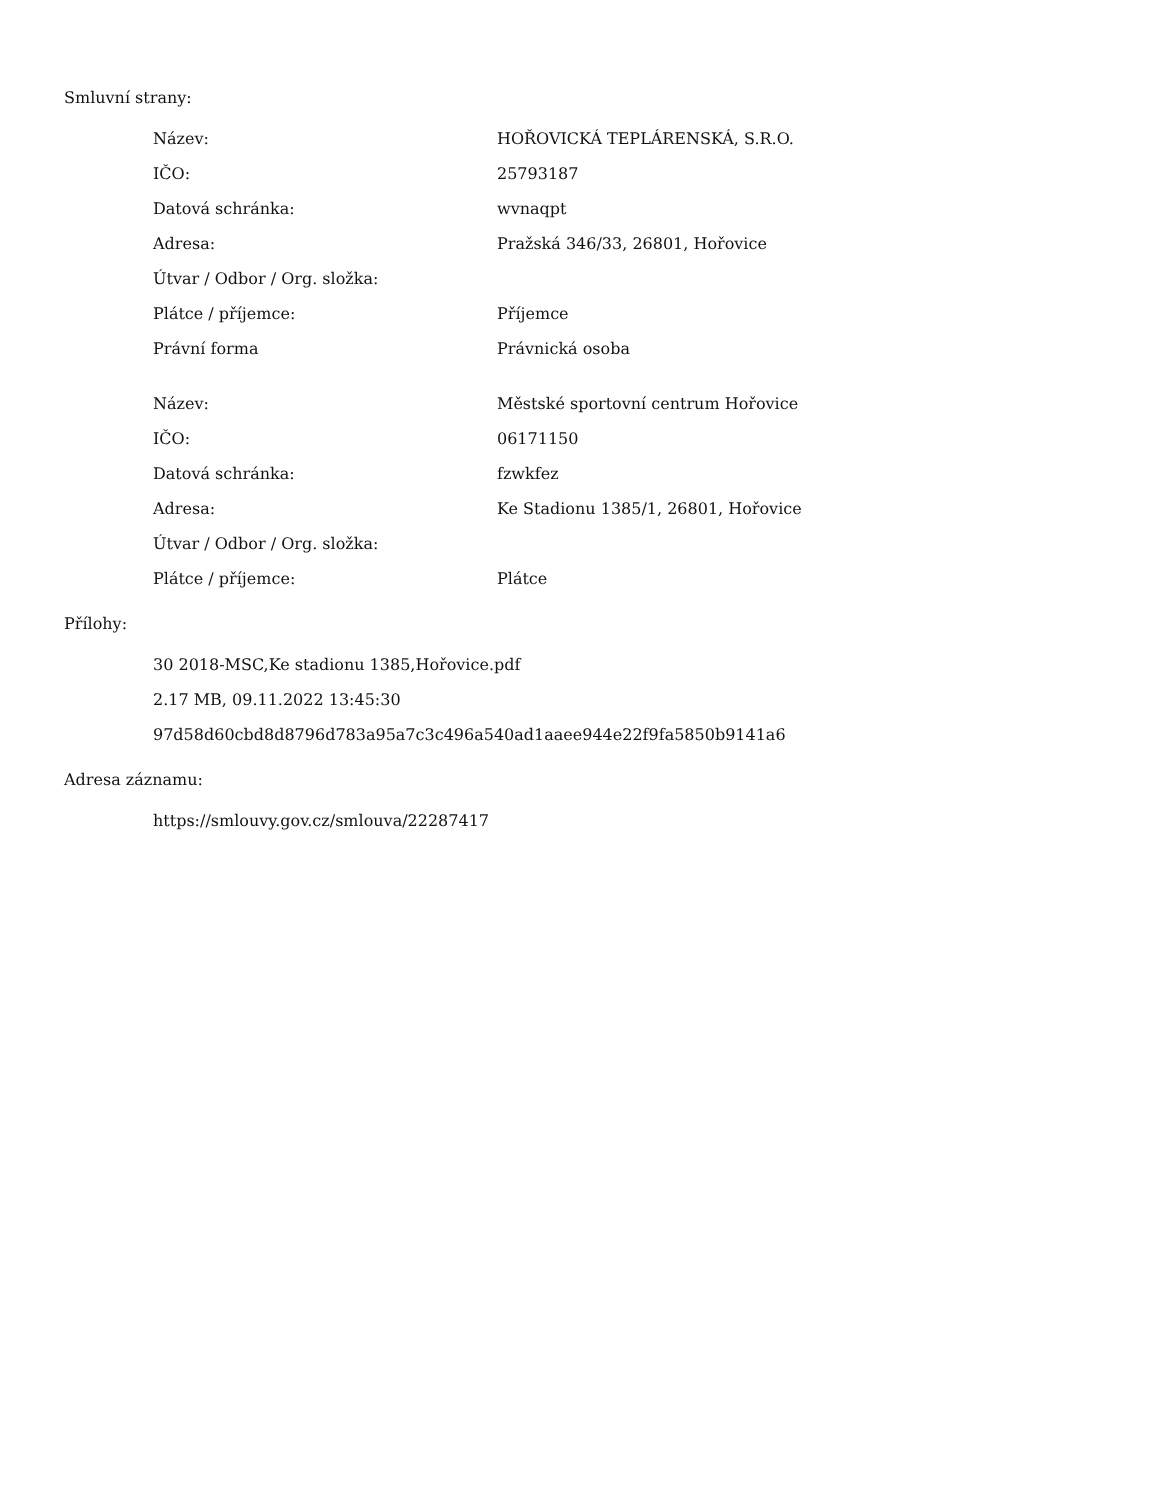Smluvní strany:
| Název: | HOŘOVICKÁ TEPLÁRENSKÁ, S.R.O. |
| IČO: | 25793187 |
| Datová schránka: | wvnaqpt |
| Adresa: | Pražská 346/33, 26801, Hořovice |
| Útvar / Odbor / Org. složka: | |
| Plátce / příjemce: | Příjemce |
| Právní forma | Právnická osoba |
| Název: | Městské sportovní centrum Hořovice |
| IČO: | 06171150 |
| Datová schránka: | fzwkfez |
| Adresa: | Ke Stadionu 1385/1, 26801, Hořovice |
| Útvar / Odbor / Org. složka: | |
| Plátce / příjemce: | Plátce |
Přílohy:
30 2018-MSC,Ke stadionu 1385,Hořovice.pdf
2.17 MB, 09.11.2022 13:45:30
97d58d60cbd8d8796d783a95a7c3c496a540ad1aaee944e22f9fa5850b9141a6
Adresa záznamu:
https://smlouvy.gov.cz/smlouva/22287417